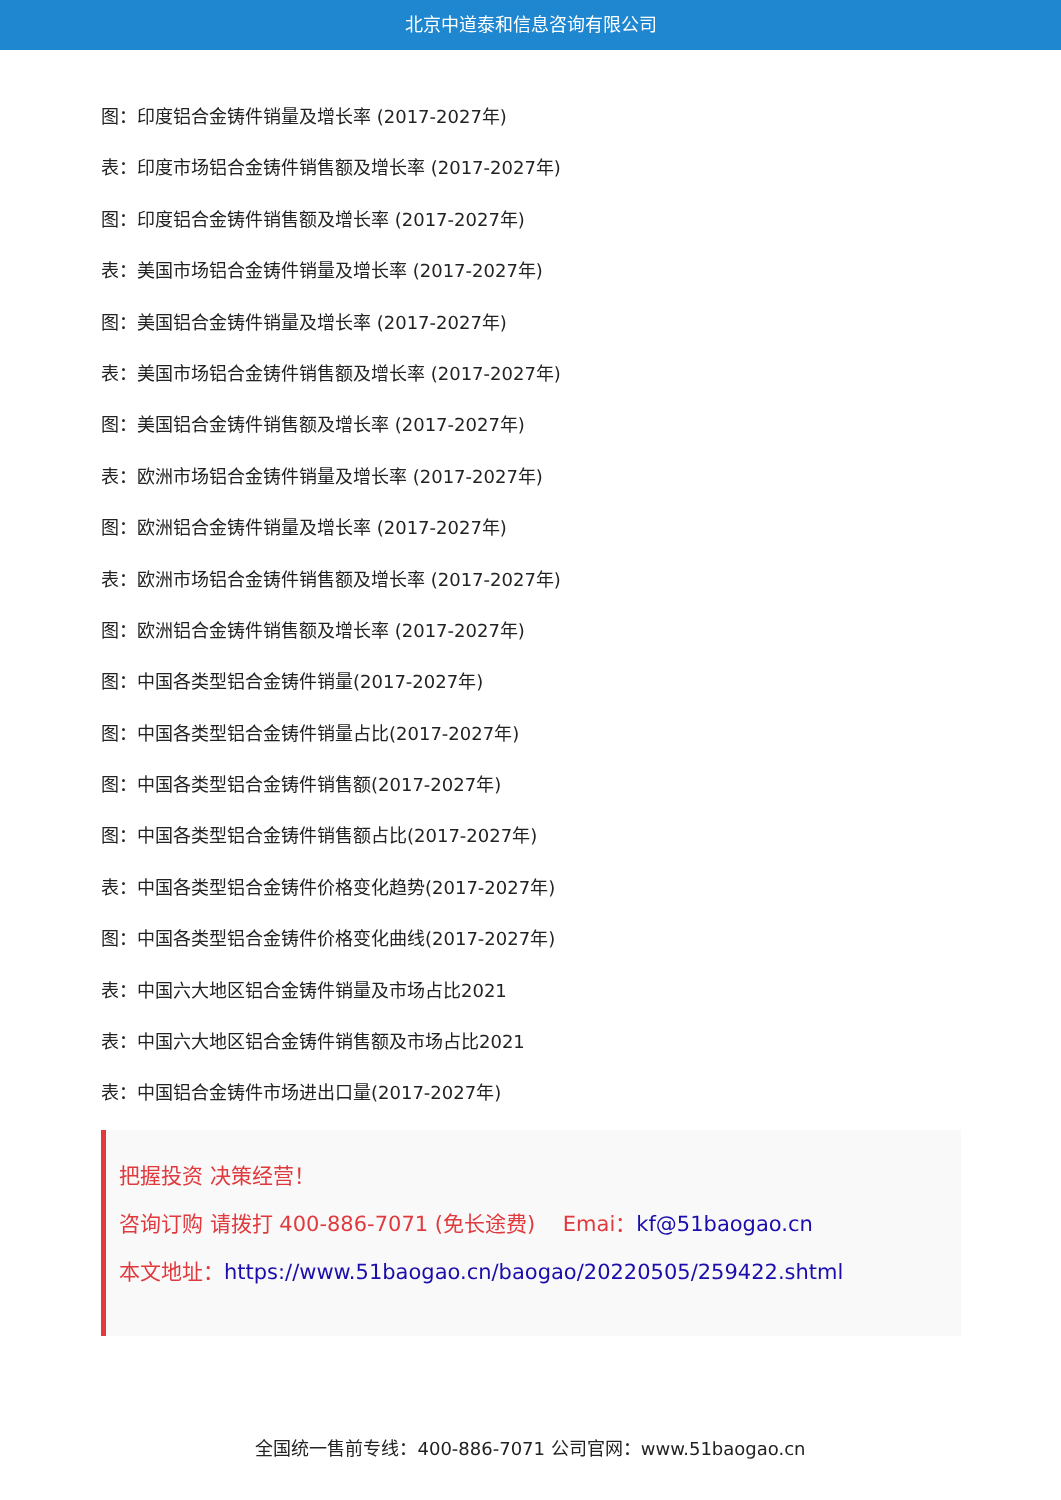北京中道泰和信息咨询有限公司
图：印度铝合金铸件销量及增长率 (2017-2027年)
表：印度市场铝合金铸件销售额及增长率 (2017-2027年)
图：印度铝合金铸件销售额及增长率 (2017-2027年)
表：美国市场铝合金铸件销量及增长率 (2017-2027年)
图：美国铝合金铸件销量及增长率 (2017-2027年)
表：美国市场铝合金铸件销售额及增长率 (2017-2027年)
图：美国铝合金铸件销售额及增长率 (2017-2027年)
表：欧洲市场铝合金铸件销量及增长率 (2017-2027年)
图：欧洲铝合金铸件销量及增长率 (2017-2027年)
表：欧洲市场铝合金铸件销售额及增长率 (2017-2027年)
图：欧洲铝合金铸件销售额及增长率 (2017-2027年)
图：中国各类型铝合金铸件销量(2017-2027年)
图：中国各类型铝合金铸件销量占比(2017-2027年)
图：中国各类型铝合金铸件销售额(2017-2027年)
图：中国各类型铝合金铸件销售额占比(2017-2027年)
表：中国各类型铝合金铸件价格变化趋势(2017-2027年)
图：中国各类型铝合金铸件价格变化曲线(2017-2027年)
表：中国六大地区铝合金铸件销量及市场占比2021
表：中国六大地区铝合金铸件销售额及市场占比2021
表：中国铝合金铸件市场进出口量(2017-2027年)
把握投资 决策经营！
咨询订购 请拨打 400-886-7071 (免长途费)　 Emai：kf@51baogao.cn
本文地址：https://www.51baogao.cn/baogao/20220505/259422.shtml
全国统一售前专线：400-886-7071 公司官网：www.51baogao.cn